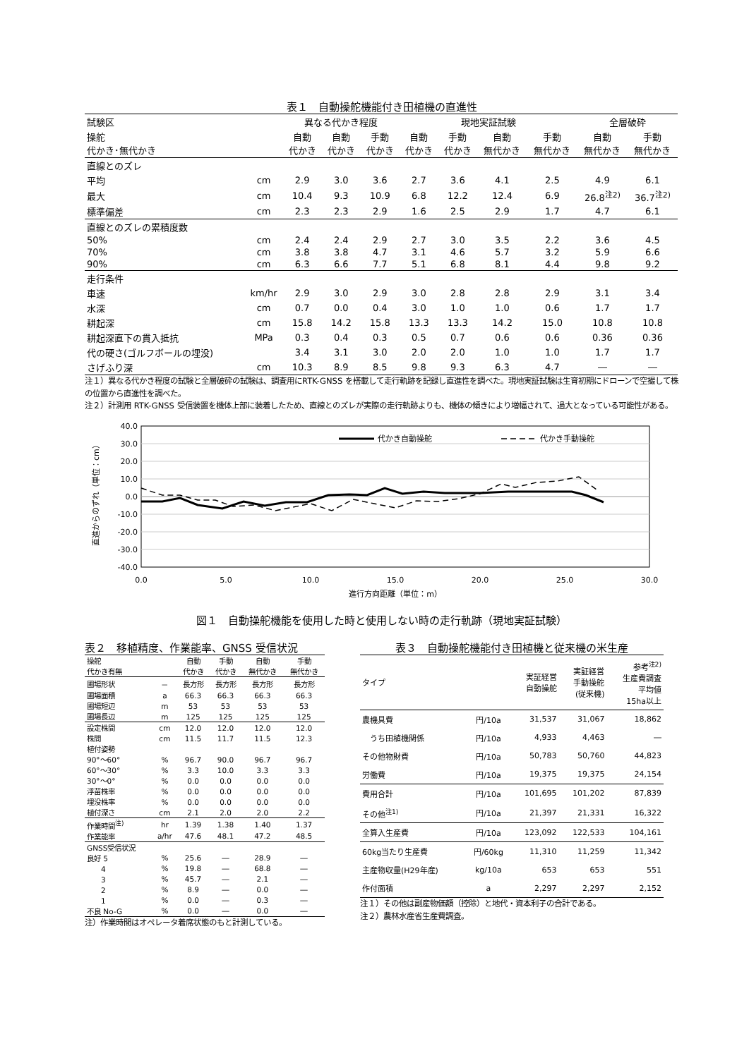表１　自動操舵機能付き田植機の直進性
| 試験区 | | 異なる代かき程度 | | | 現地実証試験 | | | | 全層破砕 | |
| 操舵 代かき･無代かき | | 自動 代かき | 自動 代かき | 手動 代かき | 自動 代かき | 手動 代かき | 自動 無代かき | 手動 無代かき | 自動 無代かき | 手動 無代かき |
| 直線とのズレ | | | | | | | | | | |
| 平均 | cm | 2.9 | 3.0 | 3.6 | 2.7 | 3.6 | 4.1 | 2.5 | 4.9 | 6.1 |
| 最大 | cm | 10.4 | 9.3 | 10.9 | 6.8 | 12.2 | 12.4 | 6.9 | 26.8<sup>注2)</sup> | 36.7<sup>注2)</sup> |
| 標準偏差 | cm | 2.3 | 2.3 | 2.9 | 1.6 | 2.5 | 2.9 | 1.7 | 4.7 | 6.1 |
| 直線とのズレの累積度数 | | | | | | | | | | |
| 50% | cm | 2.4 | 2.4 | 2.9 | 2.7 | 3.0 | 3.5 | 2.2 | 3.6 | 4.5 |
| 70% | cm | 3.8 | 3.8 | 4.7 | 3.1 | 4.6 | 5.7 | 3.2 | 5.9 | 6.6 |
| 90% | cm | 6.3 | 6.6 | 7.7 | 5.1 | 6.8 | 8.1 | 4.4 | 9.8 | 9.2 |
| 走行条件 | | | | | | | | | | |
| 車速 | km/hr | 2.9 | 3.0 | 2.9 | 3.0 | 2.8 | 2.8 | 2.9 | 3.1 | 3.4 |
| 水深 | cm | 0.7 | 0.0 | 0.4 | 3.0 | 1.0 | 1.0 | 0.6 | 1.7 | 1.7 |
| 耕起深 | cm | 15.8 | 14.2 | 15.8 | 13.3 | 13.3 | 14.2 | 15.0 | 10.8 | 10.8 |
| 耕起深直下の貫入抵抗 | MPa | 0.3 | 0.4 | 0.3 | 0.5 | 0.7 | 0.6 | 0.6 | 0.36 | 0.36 |
| 代の硬さ(ゴルフボールの埋没) | | 3.4 | 3.1 | 3.0 | 2.0 | 2.0 | 1.0 | 1.0 | 1.7 | 1.7 |
| さげふり深 | cm | 10.3 | 8.9 | 8.5 | 9.8 | 9.3 | 6.3 | 4.7 | ― | ― |
注１）異なる代かき程度の試験と全層破砕の試験は、調査用にRTK-GNSS を搭載して走行軌跡を記録し直進性を調べた。現地実証試験は生育初期にドローンで空撮して株の位置から直進性を調べた。
注２）計測用 RTK-GNSS 受信装置を機体上部に装着したため、直線とのズレが実際の走行軌跡よりも、機体の傾きにより増幅されて、過大となっている可能性がある。
直進からのずれ（単位：cm）
40.0
30.0
20.0
10.0
0.0
-10.0
-20.0
-30.0
-40.0
0.0
5.0
10.0
15.0
20.0
25.0
30.0
進行方向距離（単位：m）
代かき自動操舵
代かき手動操舵
図１　自動操舵機能を使用した時と使用しない時の走行軌跡（現地実証試験）
表２　移植精度、作業能率、GNSS 受信状況
| 操舵 代かき有無 | | 自動 代かき | 手動 代かき | 自動 無代かき | 手動 無代かき |
| 圃場形状 | － | 長方形 | 長方形 | 長方形 | 長方形 |
| 圃場面積 | a | 66.3 | 66.3 | 66.3 | 66.3 |
| 圃場短辺 | m | 53 | 53 | 53 | 53 |
| 圃場長辺 | m | 125 | 125 | 125 | 125 |
| 設定株間 | cm | 12.0 | 12.0 | 12.0 | 12.0 |
| 株間 | cm | 11.5 | 11.7 | 11.5 | 12.3 |
| 植付姿勢 | | | | | |
| 90°～60° | % | 96.7 | 90.0 | 96.7 | 96.7 |
| 60°～30° | % | 3.3 | 10.0 | 3.3 | 3.3 |
| 30°～0° | % | 0.0 | 0.0 | 0.0 | 0.0 |
| 浮苗株率 | % | 0.0 | 0.0 | 0.0 | 0.0 |
| 埋没株率 | % | 0.0 | 0.0 | 0.0 | 0.0 |
| 植付深さ | cm | 2.1 | 2.0 | 2.0 | 2.2 |
| 作業時間<sup>注)</sup> | hr | 1.39 | 1.38 | 1.40 | 1.37 |
| 作業能率 | a/hr | 47.6 | 48.1 | 47.2 | 48.5 |
| GNSS受信状況 | | | | | |
| 良好 5 | % | 25.6 | ― | 28.9 | ― |
| 4 | % | 19.8 | ― | 68.8 | ― |
| 3 | % | 45.7 | ― | 2.1 | ― |
| 2 | % | 8.9 | ― | 0.0 | ― |
| 1 | % | 0.0 | ― | 0.3 | ― |
| 不良 No-G | % | 0.0 | ― | 0.0 | ― |
注）作業時間はオペレータ着席状態のもと計測している。
表３　自動操舵機能付き田植機と従来機の米生産
| タイプ | | 実証経営 自動操舵 | 実証経営 手動操舵 (従来機) | 参考<sup>注2)</sup> 生産費調査 平均値 15ha以上 |
| 農機具費 | 円/10a | 31,537 | 31,067 | 18,862 |
| うち田植機関係 | 円/10a | 4,933 | 4,463 | ― |
| その他物財費 | 円/10a | 50,783 | 50,760 | 44,823 |
| 労働費 | 円/10a | 19,375 | 19,375 | 24,154 |
| 費用合計 | 円/10a | 101,695 | 101,202 | 87,839 |
| その他<sup>注1)</sup> | 円/10a | 21,397 | 21,331 | 16,322 |
| 全算入生産費 | 円/10a | 123,092 | 122,533 | 104,161 |
| 60kg当たり生産費 | 円/60kg | 11,310 | 11,259 | 11,342 |
| 主産物収量(H29年産) | kg/10a | 653 | 653 | 551 |
| 作付面積 | a | 2,297 | 2,297 | 2,152 |
注１）その他は副産物価額（控除）と地代・資本利子の合計である。
注２）農林水産省生産費調査。